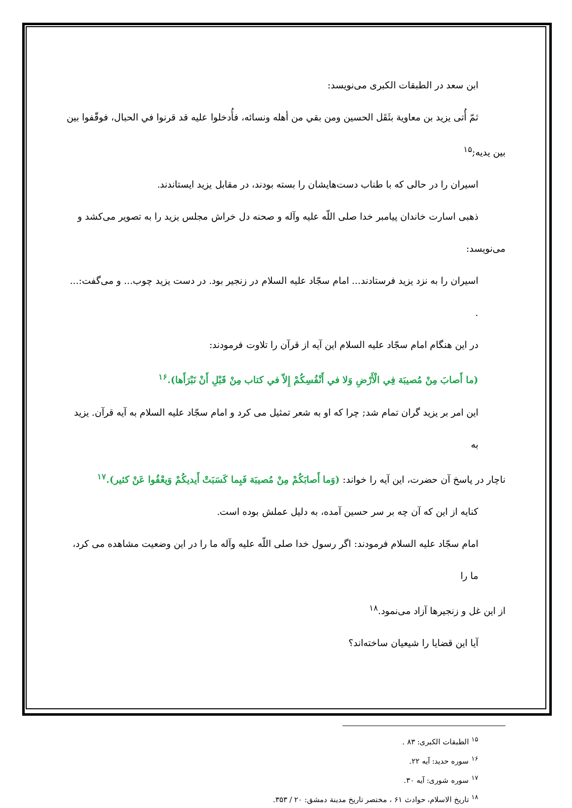ابن سعد در الطبقات الکبری می‌نویسد:
ثمّ أُتی یزید بن معاویة بثَقَل الحسین ومن بقي من أهله ونسائه، فأُدخلوا علیه قد قرنوا في الحبال، فوقّفوا بین
بین یدیه;<sup>۱۵</sup>
اسیران را در حالی که با طناب دست‌هایشان را بسته بودند، در مقابل یزید ایستاندند.
ذهبی اسارت خاندان پیامبر خدا صلی اللّه علیه وآله و صحنه دل خراش مجلس یزید را به تصویر می‌کشد و
می‌نویسد:
اسیران را به نزد یزید فرستادند... امام سجّاد علیه السلام در زنجیر بود. در دست یزید چوب... و می‌گفت:... .
در این هنگام امام سجّاد علیه السلام این آیه از قرآن را تلاوت فرمودند:
(ما أَصابَ مِنْ مُصیبَة فِي الْأَرْضِ وَلا في أَنْفُسِكُمْ إِلاّ في كتاب مِنْ قَبْلِ أَنْ نَبْرَأَها).<sup>۱۶</sup>
این امر بر یزید گران تمام شد; چرا که او به شعر تمثیل می کرد و امام سجّاد علیه السلام به آیه قرآن. یزید به
ناچار در پاسخ آن حضرت، این آیه را خواند: (وَما أَصابَكُمْ مِنْ مُصیبَة فَبِما كَسَبَتْ أَیدیكُمْ وَیعْفُوا عَنْ كثیر).<sup>۱۷</sup>
کنایه از این که آن چه بر سر حسین آمده، به دلیل عملش بوده است.
امام سجّاد علیه السلام فرمودند: اگر رسول خدا صلی اللّه علیه وآله ما را در این وضعیت مشاهده می کرد، ما را
از این غل و زنجیرها آزاد می‌نمود.<sup>۱۸</sup>
آیا این قضایا را شیعیان ساخته‌اند؟
<sup>۱۵</sup> الطبقات الکبری: ۸۳ .
<sup>۱۶</sup> سوره حدید: آیه ۲۲.
<sup>۱۷</sup> سوره شوری: آیه ۳۰.
<sup>۱۸</sup> تاریخ الاسلام، حوادث ۶۱ ، مختصر تاریخ مدینة دمشق: ۲۰ / ۳۵۳.